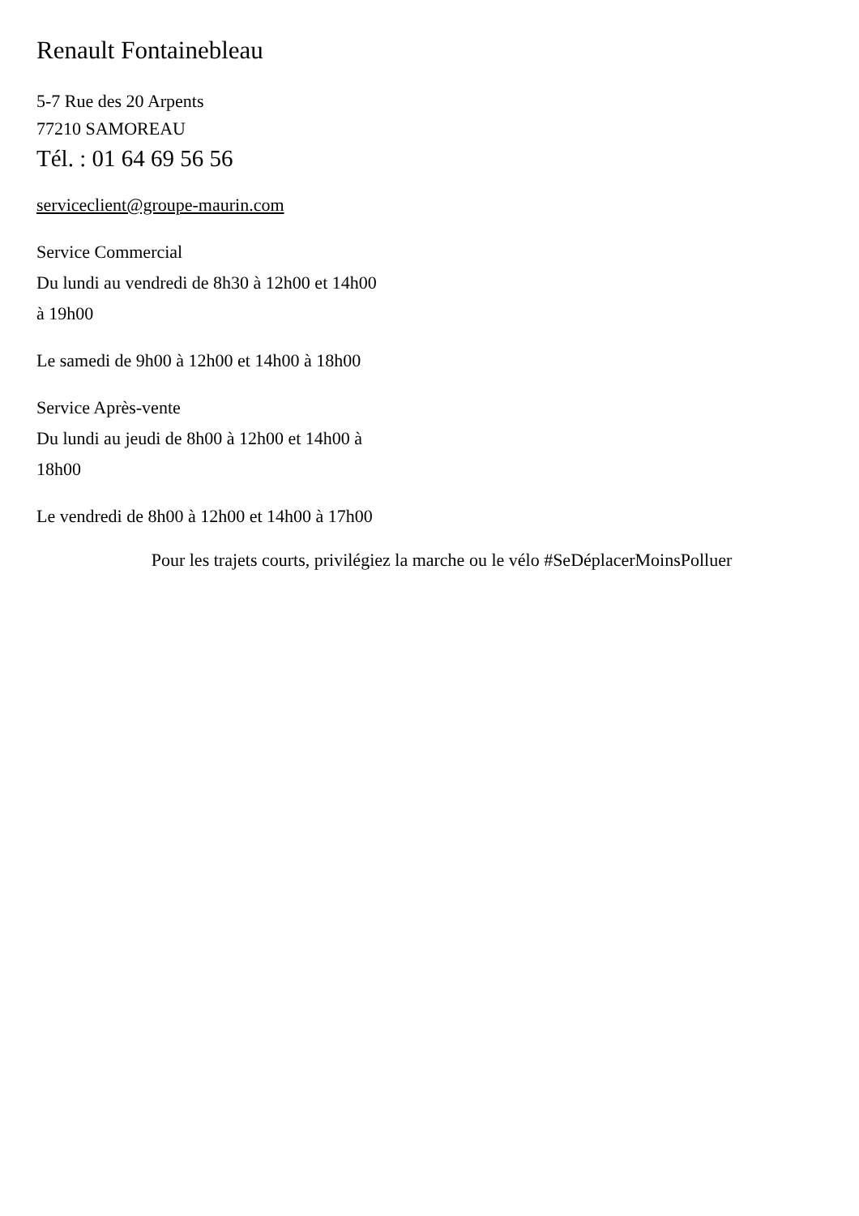Renault Fontainebleau
5-7 Rue des 20 Arpents
77210 SAMOREAU
Tél. : 01 64 69 56 56
serviceclient@groupe-maurin.com
Service Commercial
Du lundi au vendredi de 8h30 à 12h00 et 14h00
à 19h00
Le samedi de 9h00 à 12h00 et 14h00 à 18h00
Service Après-vente
Du lundi au jeudi de 8h00 à 12h00 et 14h00 à
18h00
Le vendredi de 8h00 à 12h00 et 14h00 à 17h00
Pour les trajets courts, privilégiez la marche ou le vélo #SeDéplacerMoinsPolluer